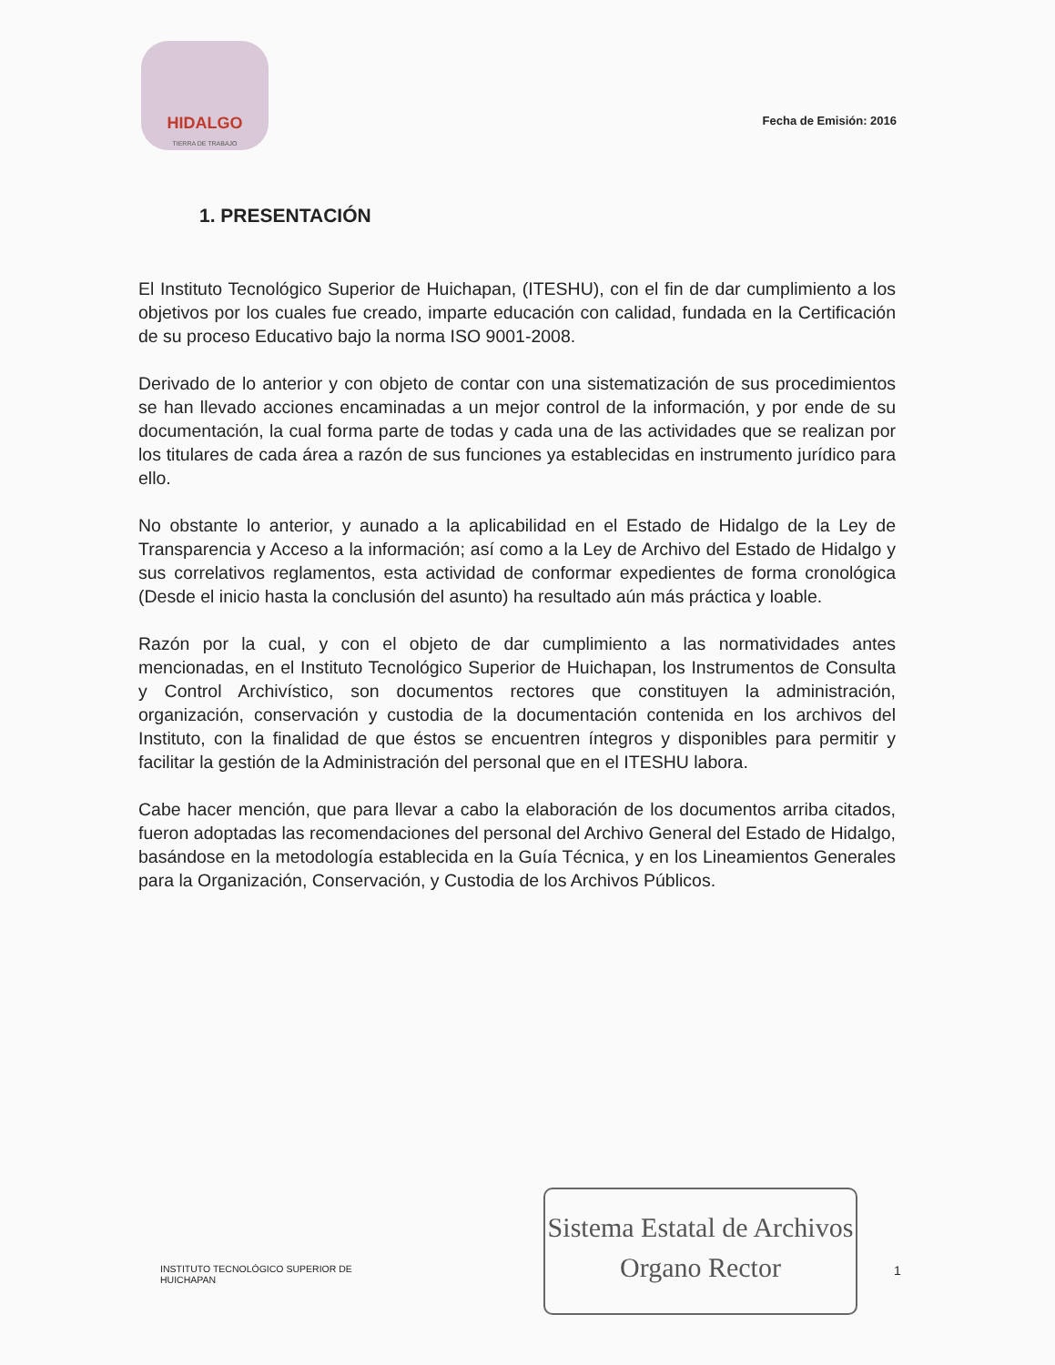HIDALGO
TIERRA DE TRABAJO
Fecha de Emisión: 2016
1. PRESENTACIÓN
El Instituto Tecnológico Superior de Huichapan, (ITESHU), con el fin de dar cumplimiento a los objetivos por los cuales fue creado, imparte educación con calidad, fundada en la Certificación de su proceso Educativo bajo la norma ISO 9001-2008.
Derivado de lo anterior y con objeto de contar con una sistematización de sus procedimientos se han llevado acciones encaminadas a un mejor control de la información, y por ende de su documentación, la cual forma parte de todas y cada una de las actividades que se realizan por los titulares de cada área a razón de sus funciones ya establecidas en instrumento jurídico para ello.
No obstante lo anterior, y aunado a la aplicabilidad en el Estado de Hidalgo de la Ley de Transparencia y Acceso a la información; así como a la Ley de Archivo del Estado de Hidalgo y sus correlativos reglamentos, esta actividad de conformar expedientes de forma cronológica (Desde el inicio hasta la conclusión del asunto) ha resultado aún más práctica y loable.
Razón por la cual, y con el objeto de dar cumplimiento a las normatividades antes mencionadas, en el Instituto Tecnológico Superior de Huichapan, los Instrumentos de Consulta y Control Archivístico, son documentos rectores que constituyen la administración, organización, conservación y custodia de la documentación contenida en los archivos del Instituto, con la finalidad de que éstos se encuentren íntegros y disponibles para permitir y facilitar la gestión de la Administración del personal que en el ITESHU labora.
Cabe hacer mención, que para llevar a cabo la elaboración de los documentos arriba citados, fueron adoptadas las recomendaciones del personal del Archivo General del Estado de Hidalgo, basándose en la metodología establecida en la Guía Técnica, y en los Lineamientos Generales para la Organización, Conservación, y Custodia de los Archivos Públicos.
INSTITUTO TECNOLÓGICO SUPERIOR DE
HUICHAPAN
Sistema Estatal de Archivos
Organo Rector
1